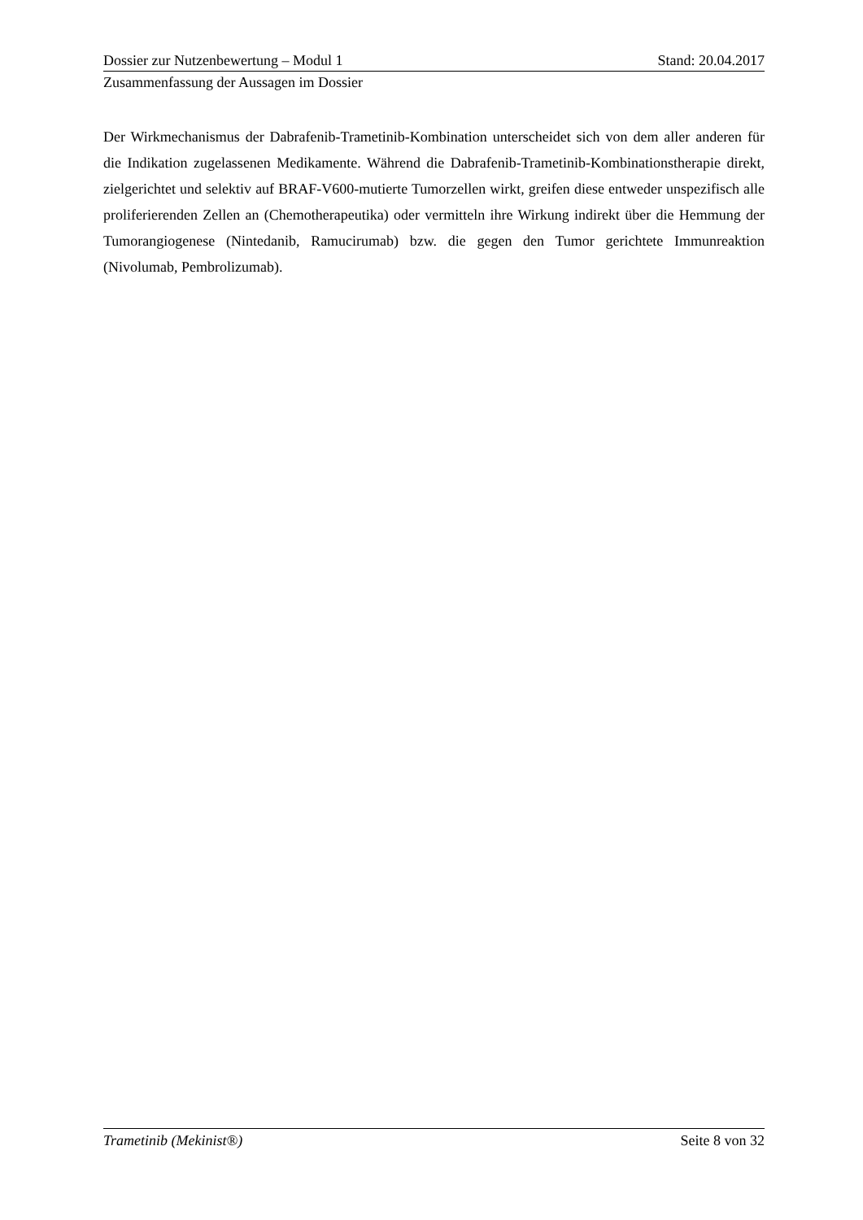Dossier zur Nutzenbewertung – Modul 1 Stand: 20.04.2017
Zusammenfassung der Aussagen im Dossier
Der Wirkmechanismus der Dabrafenib-Trametinib-Kombination unterscheidet sich von dem aller anderen für die Indikation zugelassenen Medikamente. Während die Dabrafenib-Trametinib-Kombinationstherapie direkt, zielgerichtet und selektiv auf BRAF-V600-mutierte Tumorzellen wirkt, greifen diese entweder unspezifisch alle proliferierenden Zellen an (Chemotherapeutika) oder vermitteln ihre Wirkung indirekt über die Hemmung der Tumorangiogenese (Nintedanib, Ramucirumab) bzw. die gegen den Tumor gerichtete Immunreaktion (Nivolumab, Pembrolizumab).
Trametinib (Mekinist®) Seite 8 von 32